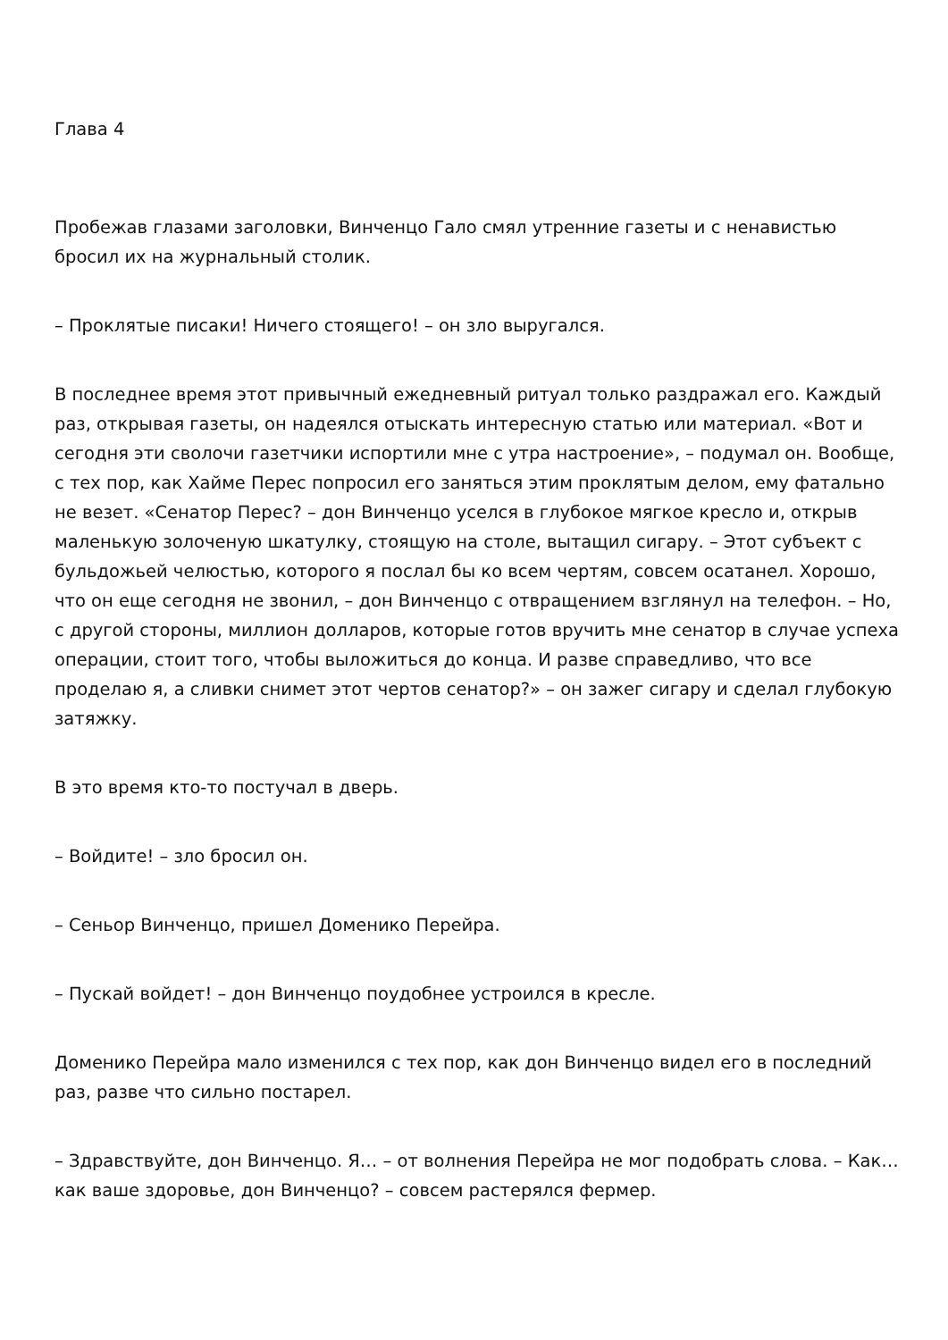Глава 4
Пробежав глазами заголовки, Винченцо Гало смял утренние газеты и с ненавистью бросил их на журнальный столик.
– Проклятые писаки! Ничего стоящего! – он зло выругался.
В последнее время этот привычный ежедневный ритуал только раздражал его. Каждый раз, открывая газеты, он надеялся отыскать интересную статью или материал. «Вот и сегодня эти сволочи газетчики испортили мне с утра настроение», – подумал он. Вообще, с тех пор, как Хайме Перес попросил его заняться этим проклятым делом, ему фатально не везет. «Сенатор Перес? – дон Винченцо уселся в глубокое мягкое кресло и, открыв маленькую золоченую шкатулку, стоящую на столе, вытащил сигару. – Этот субъект с бульдожьей челюстью, которого я послал бы ко всем чертям, совсем осатанел. Хорошо, что он еще сегодня не звонил, – дон Винченцо с отвращением взглянул на телефон. – Но, с другой стороны, миллион долларов, которые готов вручить мне сенатор в случае успеха операции, стоит того, чтобы выложиться до конца. И разве справедливо, что все проделаю я, а сливки снимет этот чертов сенатор?» – он зажег сигару и сделал глубокую затяжку.
В это время кто-то постучал в дверь.
– Войдите! – зло бросил он.
– Сеньор Винченцо, пришел Доменико Перейра.
– Пускай войдет! – дон Винченцо поудобнее устроился в кресле.
Доменико Перейра мало изменился с тех пор, как дон Винченцо видел его в последний раз, разве что сильно постарел.
– Здравствуйте, дон Винченцо. Я… – от волнения Перейра не мог подобрать слова. – Как… как ваше здоровье, дон Винченцо? – совсем растерялся фермер.